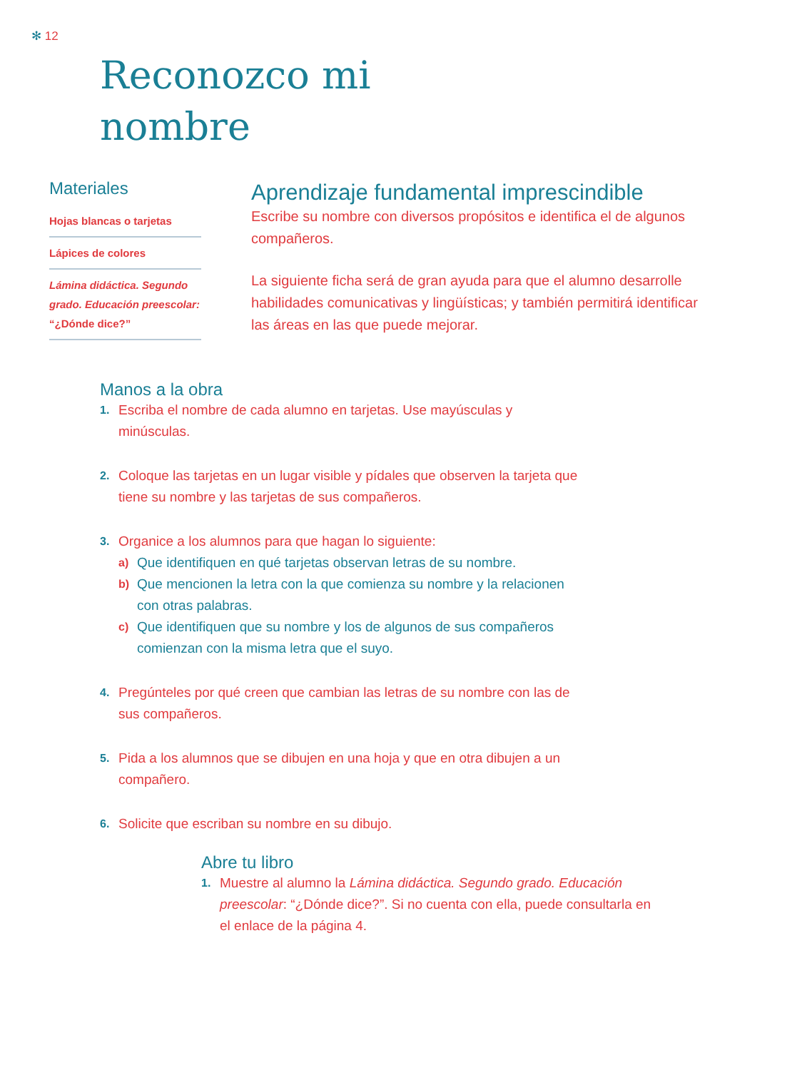✻ 12
Reconozco mi
nombre
Materiales
Hojas blancas o tarjetas
Lápices de colores
Lámina didáctica. Segundo grado. Educación preescolar: “¿Dónde dice?”
Aprendizaje fundamental imprescindible
Escribe su nombre con diversos propósitos e identifica el de algunos compañeros.
La siguiente ficha será de gran ayuda para que el alumno desarrolle habilidades comunicativas y lingüísticas; y también permitirá identificar las áreas en las que puede mejorar.
Manos a la obra
1. Escriba el nombre de cada alumno en tarjetas. Use mayúsculas y minúsculas.
2. Coloque las tarjetas en un lugar visible y pídales que observen la tarjeta que tiene su nombre y las tarjetas de sus compañeros.
3.
Organice a los alumnos para que hagan lo siguiente:
a) Que identifiquen en qué tarjetas observan letras de su nombre.
b) Que mencionen la letra con la que comienza su nombre y la relacionen con otras palabras.
c) Que identifiquen que su nombre y los de algunos de sus compañeros comienzan con la misma letra que el suyo.
4. Pregúnteles por qué creen que cambian las letras de su nombre con las de sus compañeros.
5. Pida a los alumnos que se dibujen en una hoja y que en otra dibujen a un compañero.
6. Solicite que escriban su nombre en su dibujo.
Abre tu libro
1. Muestre al alumno la Lámina didáctica. Segundo grado. Educación preescolar: “¿Dónde dice?”. Si no cuenta con ella, puede consultarla en el enlace de la página 4.